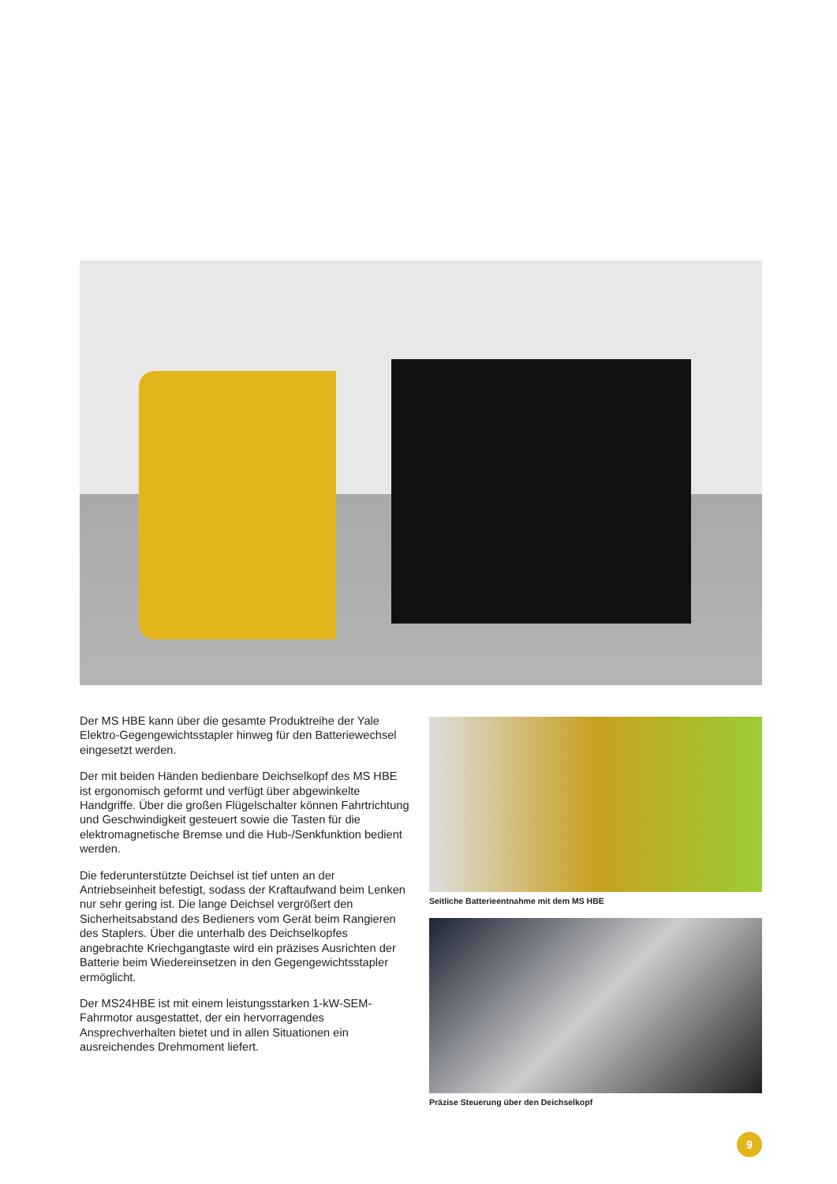Der MS HBE kann über die gesamte Produktreihe der Yale Elektro-Gegengewichtsstapler hinweg für den Batteriewechsel eingesetzt werden.
Der mit beiden Händen bedienbare Deichselkopf des MS HBE ist ergonomisch geformt und verfügt über abgewinkelte Handgriffe. Über die großen Flügelschalter können Fahrtrichtung und Geschwindigkeit gesteuert sowie die Tasten für die elektromagnetische Bremse und die Hub-/Senkfunktion bedient werden.
Die federunterstützte Deichsel ist tief unten an der Antriebseinheit befestigt, sodass der Kraftaufwand beim Lenken nur sehr gering ist. Die lange Deichsel vergrößert den Sicherheitsabstand des Bedieners vom Gerät beim Rangieren des Staplers. Über die unterhalb des Deichselkopfes angebrachte Kriechgangtaste wird ein präzises Ausrichten der Batterie beim Wiedereinsetzen in den Gegengewichtsstapler ermöglicht.
Der MS24HBE ist mit einem leistungsstarken 1-kW-SEM-Fahrmotor ausgestattet, der ein hervorragendes Ansprechverhalten bietet und in allen Situationen ein ausreichendes Drehmoment liefert.
Seitliche Batterieentnahme mit dem MS HBE
Präzise Steuerung über den Deichselkopf
9